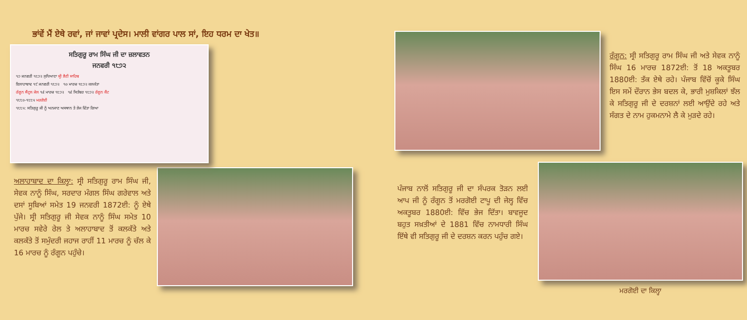ਭਾਂਵੇਂ ਮੈਂ ਏਥੇ ਰਵਾਂ, ਜਾਂ ਜਾਵਾਂ ਪ੍ਰਦੇਸ। ਮਾਲੀ ਵਾਂਗਰ ਪਾਲ ਸਾਂ, ਇਹ ਧਰਮ ਦਾ ਖੇਤ॥
ਸਤਿਗੁਰੂ ਰਾਮ ਸਿੰਘ ਜੀ ਦਾ ਜ਼ਲਾਵਤਨ
ਜਨਵਰੀ ੧੮੭੨
੧੭ ਜਨਵਰੀ ੧੮੭੨ ਲੁਧਿਆਣਾ ਸ੍ਰੀ ਭੈਣੀ ਸਾਹਿਬ
ਇਲਾਹਾਬਾਦ ੧੯ ਜਨਵਰੀ ੧੮੭੨ ੧੦ ਮਾਰਚ ੧੮੭੨ ਕਲਕੱਤਾ
ਰੰਗੂਨ ਸੈਂਟ੍ਰਲ ਜੇਲ ੧੬ ਮਾਰਚ ੧੮੭੨ ੧੬ ਸਿਤੰਬਰ ੧੮੭੨ ਰੰਗੂਨ ਕੈਂਟ
੧੮੮੦-੧੮੮੫ ਮਰਗੋਈ
੧੮੮੫: ਸਤਿਗੁਰੂ ਜੀ ਨੂੰ ਅਨਜਾਣ ਅਸਥਾਨ ਤੇ ਭੇਜ ਦਿੱਤਾ ਗਿਆ
ਅਲਾਹਾਬਾਦ ਦਾ ਕਿਲ੍ਹਾ: ਸ੍ਰੀ ਸਤਿਗੁਰੂ ਰਾਮ ਸਿੰਘ ਜੀ, ਸੇਵਕ ਨਾਨੂੰ ਸਿੰਘ, ਸਰਦਾਰ ਮੰਗਲ ਸਿੰਘ ਗਰੇਵਾਲ ਅਤੇ ਦਸਾਂ ਸੂਬਿਆਂ ਸਮੇਤ 19 ਜਨਵਰੀ 1872ਈ: ਨੂੰ ਏਥੇ ਪੁੱਜੇ। ਸ੍ਰੀ ਸਤਿਗੁਰੂ ਜੀ ਸੇਵਕ ਨਾਨੂੰ ਸਿੰਘ ਸਮੇਤ 10 ਮਾਰਚ ਸਵੇਰੇ ਰੇਲ ਤੇ ਅਲਾਹਾਬਾਦ ਤੋਂ ਕਲਕੱਤੇ ਅਤੇ ਕਲਕੱਤੇ ਤੋਂ ਸਮੁੰਦਰੀ ਜਹਾਜ ਰਾਹੀਂ 11 ਮਾਰਚ ਨੂੰ ਚੱਲ ਕੇ 16 ਮਾਰਚ ਨੂੰ ਰੰਗੂਨ ਪਹੁੰਚੇ।
ਰੰਗੂਨ: ਸ੍ਰੀ ਸਤਿਗੁਰੂ ਰਾਮ ਸਿੰਘ ਜੀ ਅਤੇ ਸੇਵਕ ਨਾਨੂੰ ਸਿੰਘ 16 ਮਾਰਚ 1872ਈ: ਤੋਂ 18 ਅਕਤੂਬਰ 1880ਈ: ਤੱਕ ਏਥੇ ਰਹੇ। ਪੰਜਾਬ ਵਿੱਚੋਂ ਕੂਕੇ ਸਿੰਘ ਇਸ ਸਮੇਂ ਦੌਰਾਨ ਭੇਸ ਬਦਲ ਕੇ, ਭਾਰੀ ਮੁਸ਼ਕਿਲਾਂ ਝੱਲ ਕੇ ਸਤਿਗੁਰੂ ਜੀ ਦੇ ਦਰਸ਼ਨਾਂ ਲਈ ਆਉਂਦੇ ਰਹੇ ਅਤੇ ਸੰਗਤ ਦੇ ਨਾਮ ਹੁਕਮਨਾਮੇ ਲੈ ਕੇ ਮੁੜਦੇ ਰਹੇ।
ਪੰਜਾਬ ਨਾਲੋਂ ਸਤਿਗੁਰੂ ਜੀ ਦਾ ਸੰਪਰਕ ਤੋੜਨ ਲਈ ਆਪ ਜੀ ਨੂੰ ਰੰਗੂਨ ਤੋਂ ਮਰਗੋਈ ਟਾਪੂ ਦੀ ਜੇਲ੍ਹ ਵਿੱਚ ਅਕਤੂਬਰ 1880ਈ: ਵਿੱਚ ਭੇਜ ਦਿੱਤਾ। ਬਾਵਜੂਦ ਬਹੁਤ ਸਖ਼ਤੀਆਂ ਦੇ 1881 ਵਿੱਚ ਨਾਮਧਾਰੀ ਸਿੰਘ ਇੱਥੇ ਵੀ ਸਤਿਗੁਰੂ ਜੀ ਦੇ ਦਰਸ਼ਨ ਕਰਨ ਪਹੁੰਚ ਗਏ।
ਮਰਗੋਈ ਦਾ ਕਿਲ੍ਹਾ